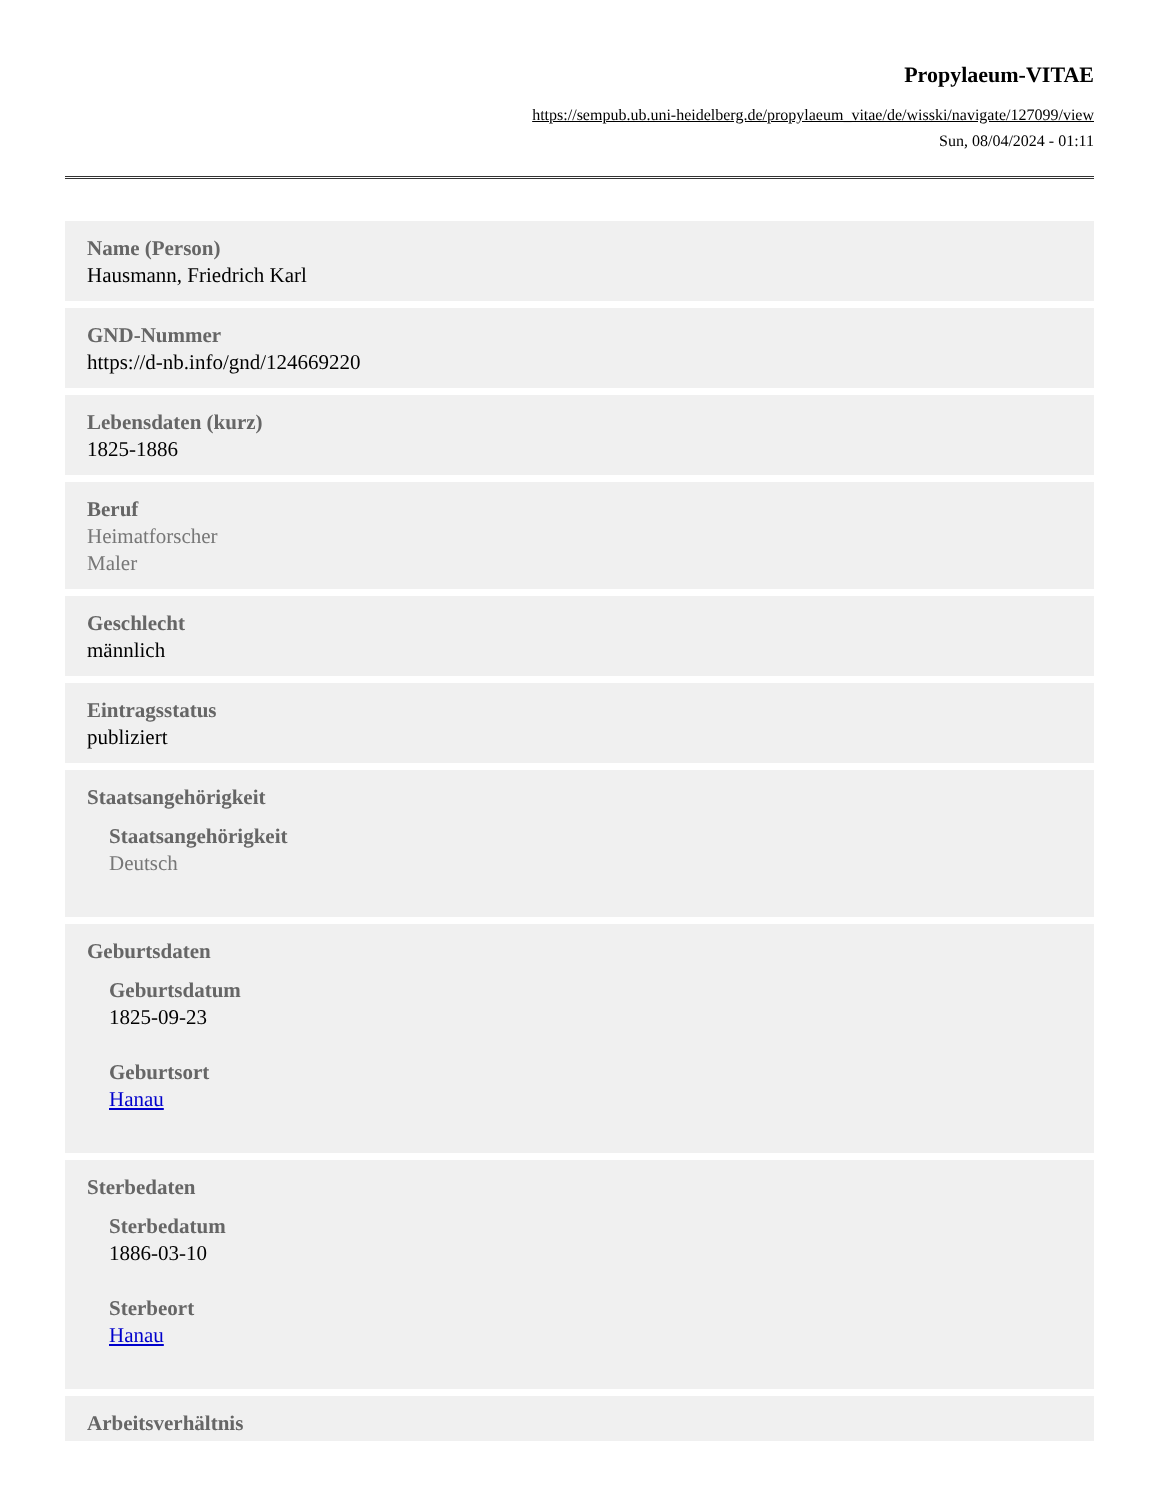Propylaeum-VITAE
https://sempub.ub.uni-heidelberg.de/propylaeum_vitae/de/wisski/navigate/127099/view
Sun, 08/04/2024 - 01:11
Name (Person)
Hausmann, Friedrich Karl
GND-Nummer
https://d-nb.info/gnd/124669220
Lebensdaten (kurz)
1825-1886
Beruf
Heimatforscher
Maler
Geschlecht
männlich
Eintragsstatus
publiziert
Staatsangehörigkeit
Staatsangehörigkeit
Deutsch
Geburtsdaten
Geburtsdatum
1825-09-23
Geburtsort
Hanau
Sterbedaten
Sterbedatum
1886-03-10
Sterbeort
Hanau
Arbeitsverhältnis